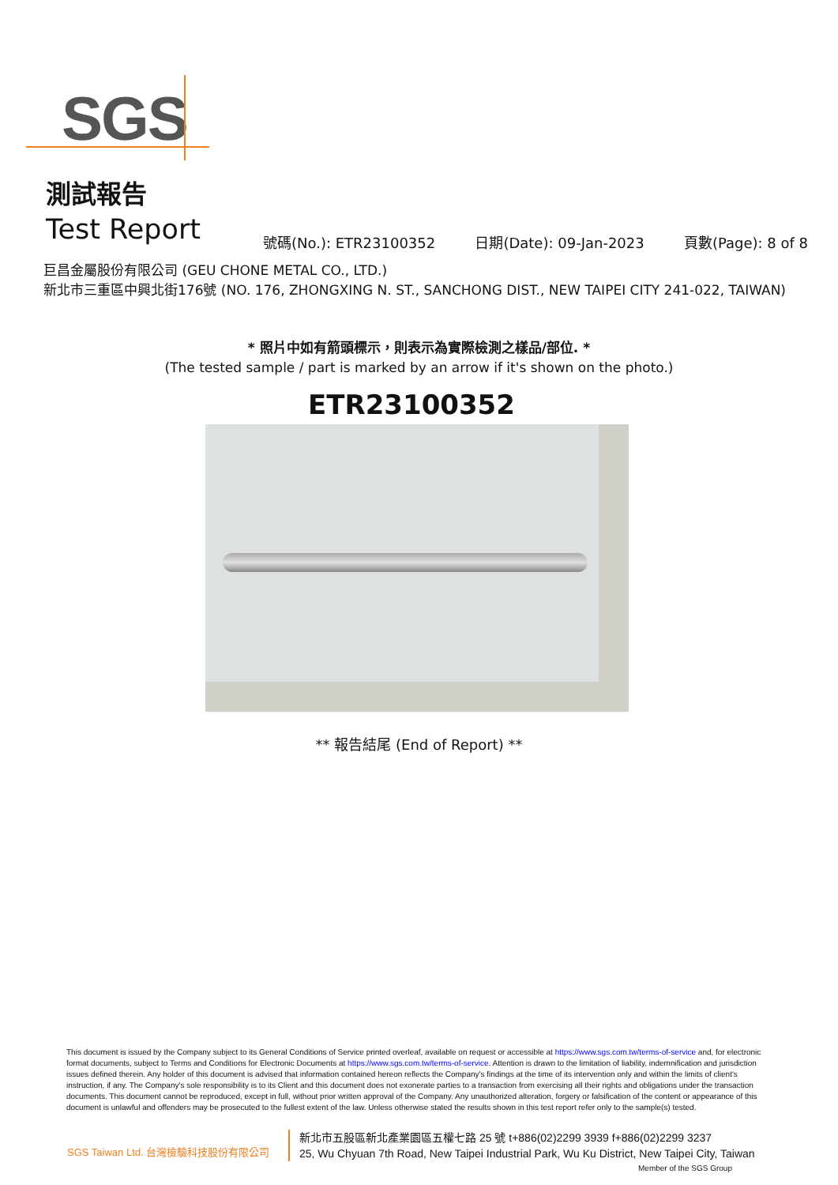SGS
測試報告
Test Report 號碼(No.): ETR23100352 日期(Date): 09-Jan-2023 頁數(Page): 8 of 8
巨昌金屬股份有限公司 (GEU CHONE METAL CO., LTD.)
新北市三重區中興北街176號 (NO. 176, ZHONGXING N. ST., SANCHONG DIST., NEW TAIPEI CITY 241-022, TAIWAN)
* 照片中如有箭頭標示，則表示為實際檢測之樣品/部位. *
(The tested sample / part is marked by an arrow if it's shown on the photo.)
ETR23100352
** 報告結尾 (End of Report) **
This document is issued by the Company subject to its General Conditions of Service printed overleaf, available on request or accessible at https://www.sgs.com.tw/terms-of-service and, for electronic format documents, subject to Terms and Conditions for Electronic Documents at https://www.sgs.com.tw/terms-of-service. Attention is drawn to the limitation of liability, indemnification and jurisdiction issues defined therein. Any holder of this document is advised that information contained hereon reflects the Company's findings at the time of its intervention only and within the limits of client's instruction, if any. The Company's sole responsibility is to its Client and this document does not exonerate parties to a transaction from exercising all their rights and obligations under the transaction documents. This document cannot be reproduced, except in full, without prior written approval of the Company. Any unauthorized alteration, forgery or falsification of the content or appearance of this document is unlawful and offenders may be prosecuted to the fullest extent of the law. Unless otherwise stated the results shown in this test report refer only to the sample(s) tested.
SGS Taiwan Ltd. 台灣檢驗科技股份有限公司
新北市五股區新北產業園區五權七路 25 號 t+886(02)2299 3939 f+886(02)2299 3237
25, Wu Chyuan 7th Road, New Taipei Industrial Park, Wu Ku District, New Taipei City, Taiwan
Member of the SGS Group